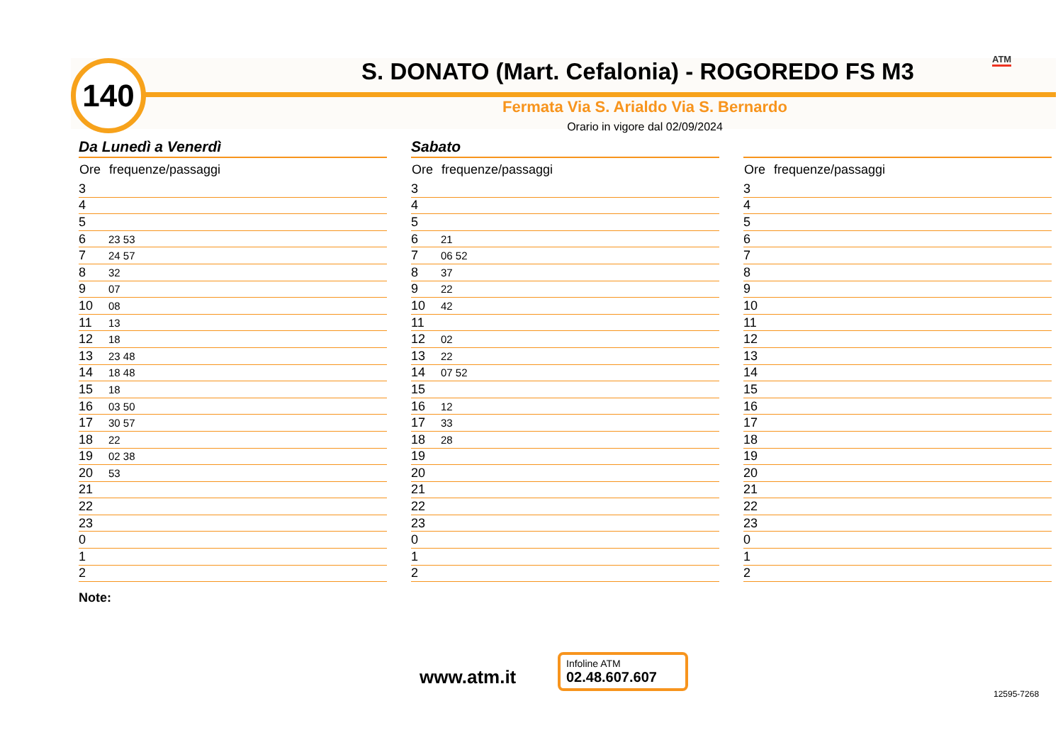140
S. DONATO (Mart. Cefalonia) - ROGOREDO FS M3
ATM
Fermata Via S. Arialdo Via S. Bernardo
Orario in vigore dal 02/09/2024
Da Lunedì a Venerdì
| Ore | frequenze/passaggi |
| --- | --- |
| 3 | |
| 4 | |
| 5 | |
| 6 | 23 53 |
| 7 | 24 57 |
| 8 | 32 |
| 9 | 07 |
| 10 | 08 |
| 11 | 13 |
| 12 | 18 |
| 13 | 23 48 |
| 14 | 18 48 |
| 15 | 18 |
| 16 | 03 50 |
| 17 | 30 57 |
| 18 | 22 |
| 19 | 02 38 |
| 20 | 53 |
| 21 | |
| 22 | |
| 23 | |
| 0 | |
| 1 | |
| 2 | |
Sabato
| Ore | frequenze/passaggi |
| --- | --- |
| 3 | |
| 4 | |
| 5 | |
| 6 | 21 |
| 7 | 06 52 |
| 8 | 37 |
| 9 | 22 |
| 10 | 42 |
| 11 | |
| 12 | 02 |
| 13 | 22 |
| 14 | 07 52 |
| 15 | |
| 16 | 12 |
| 17 | 33 |
| 18 | 28 |
| 19 | |
| 20 | |
| 21 | |
| 22 | |
| 23 | |
| 0 | |
| 1 | |
| 2 | |
| Ore | frequenze/passaggi |
| --- | --- |
| 3 | |
| 4 | |
| 5 | |
| 6 | |
| 7 | |
| 8 | |
| 9 | |
| 10 | |
| 11 | |
| 12 | |
| 13 | |
| 14 | |
| 15 | |
| 16 | |
| 17 | |
| 18 | |
| 19 | |
| 20 | |
| 21 | |
| 22 | |
| 23 | |
| 0 | |
| 1 | |
| 2 | |
Note:
www.atm.it
Infoline ATM
02.48.607.607
12595-7268